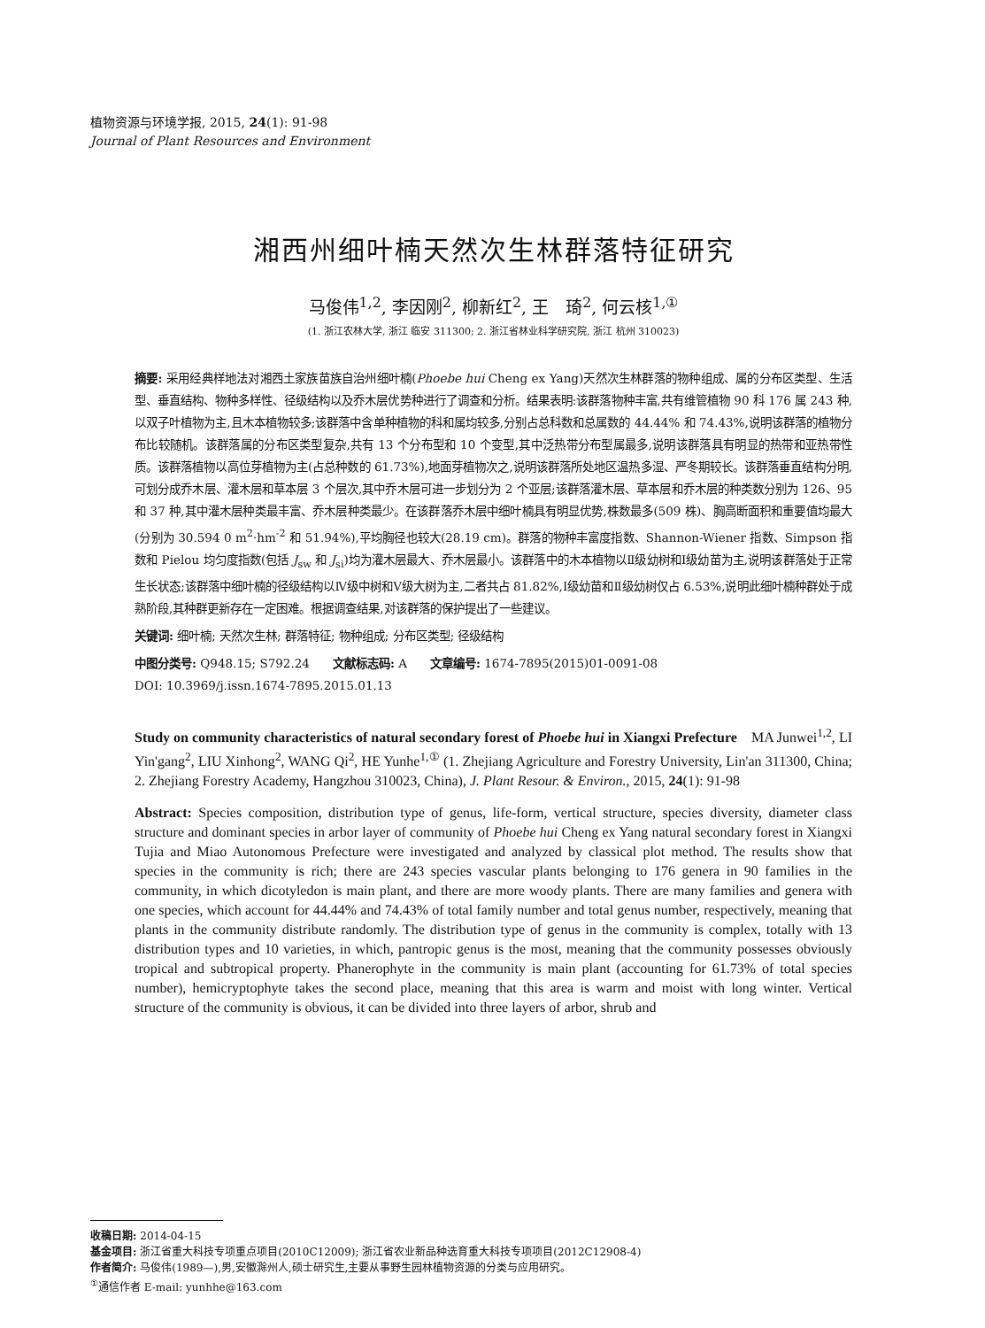植物资源与环境学报, 2015, 24(1): 91-98
Journal of Plant Resources and Environment
湘西州细叶楠天然次生林群落特征研究
马俊伟<sup>1,2</sup>, 李因刚<sup>2</sup>, 柳新红<sup>2</sup>, 王　琦<sup>2</sup>, 何云核<sup>1,①</sup>
(1. 浙江农林大学, 浙江 临安 311300; 2. 浙江省林业科学研究院, 浙江 杭州 310023)
摘要: 采用经典样地法对湘西土家族苗族自治州细叶楠(Phoebe hui Cheng ex Yang)天然次生林群落的物种组成、属的分布区类型、生活型、垂直结构、物种多样性、径级结构以及乔木层优势种进行了调查和分析。结果表明:该群落物种丰富,共有维管植物 90 科 176 属 243 种,以双子叶植物为主,且木本植物较多;该群落中含单种植物的科和属均较多,分别占总科数和总属数的 44.44% 和 74.43%,说明该群落的植物分布比较随机。该群落属的分布区类型复杂,共有 13 个分布型和 10 个变型,其中泛热带分布型属最多,说明该群落具有明显的热带和亚热带性质。该群落植物以高位芽植物为主(占总种数的 61.73%),地面芽植物次之,说明该群落所处地区温热多湿、严冬期较长。该群落垂直结构分明,可划分成乔木层、灌木层和草本层 3 个层次,其中乔木层可进一步划分为 2 个亚层;该群落灌木层、草本层和乔木层的种类数分别为 126、95 和 37 种,其中灌木层种类最丰富、乔木层种类最少。在该群落乔木层中细叶楠具有明显优势,株数最多(509 株)、胸高断面积和重要值均最大(分别为 30.594 0 m<sup>2</sup>·hm<sup>-2</sup> 和 51.94%),平均胸径也较大(28.19 cm)。群落的物种丰富度指数、Shannon-Wiener 指数、Simpson 指数和 Pielou 均匀度指数(包括 J<sub>sw</sub> 和 J<sub>si</sub>)均为灌木层最大、乔木层最小。该群落中的木本植物以Ⅱ级幼树和Ⅰ级幼苗为主,说明该群落处于正常生长状态;该群落中细叶楠的径级结构以Ⅳ级中树和Ⅴ级大树为主,二者共占 81.82%,Ⅰ级幼苗和Ⅱ级幼树仅占 6.53%,说明此细叶楠种群处于成熟阶段,其种群更新存在一定困难。根据调查结果,对该群落的保护提出了一些建议。
关键词: 细叶楠; 天然次生林; 群落特征; 物种组成; 分布区类型; 径级结构
中图分类号: Q948.15; S792.24　　文献标志码: A　　文章编号: 1674-7895(2015)01-0091-08
DOI: 10.3969/j.issn.1674-7895.2015.01.13
Study on community characteristics of natural secondary forest of Phoebe hui in Xiangxi Prefecture　MA Junwei<sup>1,2</sup>, LI Yin'gang<sup>2</sup>, LIU Xinhong<sup>2</sup>, WANG Qi<sup>2</sup>, HE Yunhe<sup>1,①</sup> (1. Zhejiang Agriculture and Forestry University, Lin'an 311300, China; 2. Zhejiang Forestry Academy, Hangzhou 310023, China), J. Plant Resour. & Environ., 2015, 24(1): 91-98
Abstract: Species composition, distribution type of genus, life-form, vertical structure, species diversity, diameter class structure and dominant species in arbor layer of community of Phoebe hui Cheng ex Yang natural secondary forest in Xiangxi Tujia and Miao Autonomous Prefecture were investigated and analyzed by classical plot method. The results show that species in the community is rich; there are 243 species vascular plants belonging to 176 genera in 90 families in the community, in which dicotyledon is main plant, and there are more woody plants. There are many families and genera with one species, which account for 44.44% and 74.43% of total family number and total genus number, respectively, meaning that plants in the community distribute randomly. The distribution type of genus in the community is complex, totally with 13 distribution types and 10 varieties, in which, pantropic genus is the most, meaning that the community possesses obviously tropical and subtropical property. Phanerophyte in the community is main plant (accounting for 61.73% of total species number), hemicryptophyte takes the second place, meaning that this area is warm and moist with long winter. Vertical structure of the community is obvious, it can be divided into three layers of arbor, shrub and
收稿日期: 2014-04-15
基金项目: 浙江省重大科技专项重点项目(2010C12009); 浙江省农业新品种选育重大科技专项项目(2012C12908-4)
作者简介: 马俊伟(1989—),男,安徽滁州人,硕士研究生,主要从事野生园林植物资源的分类与应用研究。
<sup>①</sup>通信作者 E-mail: yunhhe@163.com